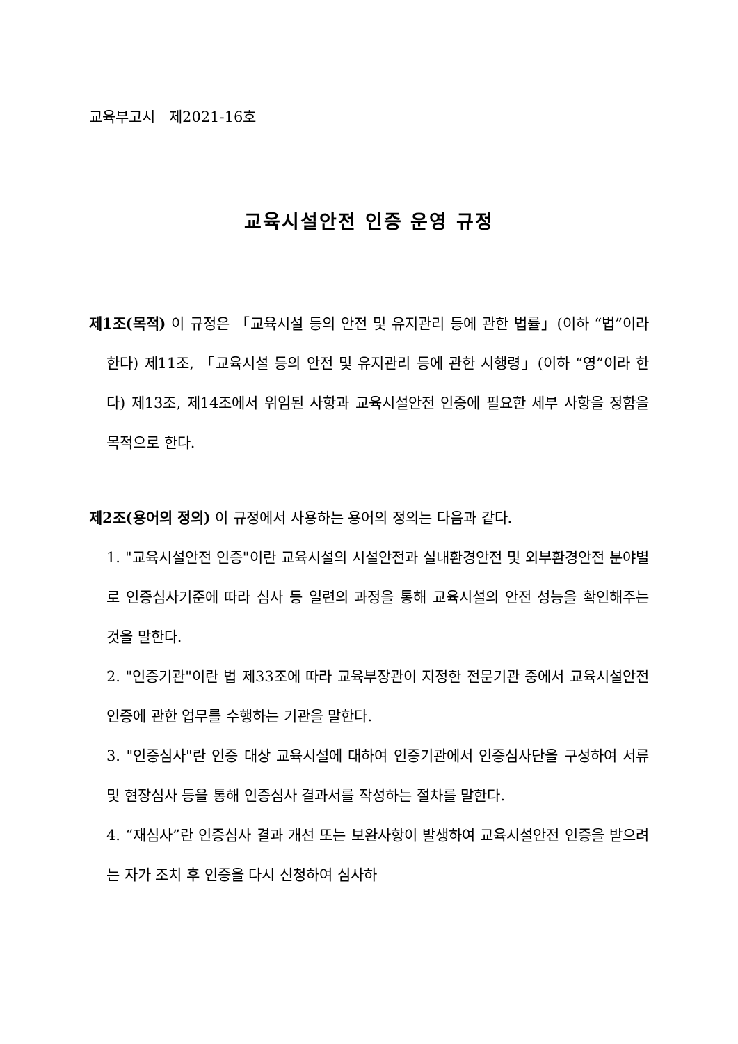교육부고시 제2021-16호
교육시설안전 인증 운영 규정
제1조(목적) 이 규정은 「교육시설 등의 안전 및 유지관리 등에 관한 법률」(이하 “법”이라 한다) 제11조, 「교육시설 등의 안전 및 유지관리 등에 관한 시행령」(이하 “영”이라 한다) 제13조, 제14조에서 위임된 사항과 교육시설안전 인증에 필요한 세부 사항을 정함을 목적으로 한다.
제2조(용어의 정의) 이 규정에서 사용하는 용어의 정의는 다음과 같다.
1. "교육시설안전 인증"이란 교육시설의 시설안전과 실내환경안전 및 외부환경안전 분야별로 인증심사기준에 따라 심사 등 일련의 과정을 통해 교육시설의 안전 성능을 확인해주는 것을 말한다.
2. "인증기관"이란 법 제33조에 따라 교육부장관이 지정한 전문기관 중에서 교육시설안전 인증에 관한 업무를 수행하는 기관을 말한다.
3. "인증심사"란 인증 대상 교육시설에 대하여 인증기관에서 인증심사단을 구성하여 서류 및 현장심사 등을 통해 인증심사 결과서를 작성하는 절차를 말한다.
4. “재심사”란 인증심사 결과 개선 또는 보완사항이 발생하여 교육시설안전 인증을 받으려는 자가 조치 후 인증을 다시 신청하여 심사하